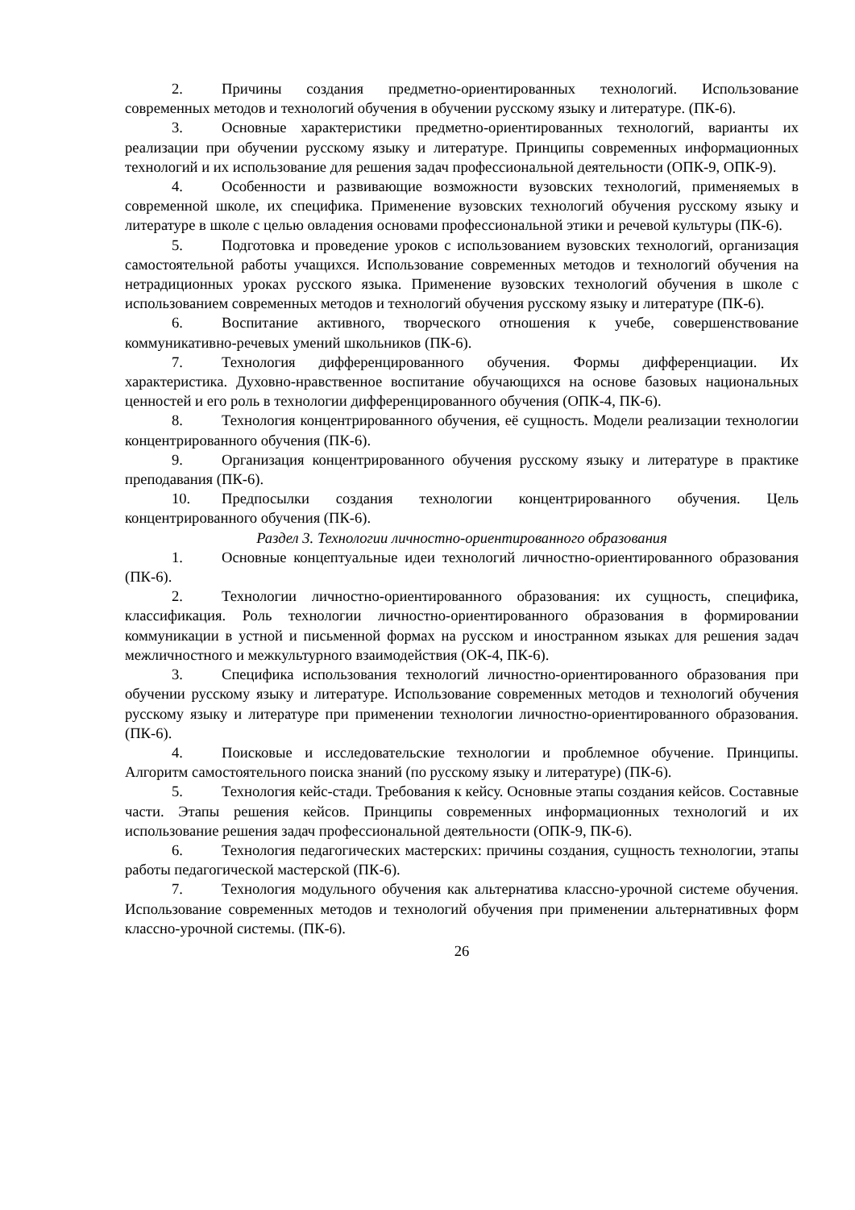2. Причины создания предметно-ориентированных технологий. Использование современных методов и технологий обучения в обучении русскому языку и литературе. (ПК-6).
3. Основные характеристики предметно-ориентированных технологий, варианты их реализации при обучении русскому языку и литературе. Принципы современных информационных технологий и их использование для решения задач профессиональной деятельности (ОПК-9, ОПК-9).
4. Особенности и развивающие возможности вузовских технологий, применяемых в современной школе, их специфика. Применение вузовских технологий обучения русскому языку и литературе в школе с целью овладения основами профессиональной этики и речевой культуры (ПК-6).
5. Подготовка и проведение уроков с использованием вузовских технологий, организация самостоятельной работы учащихся. Использование современных методов и технологий обучения на нетрадиционных уроках русского языка. Применение вузовских технологий обучения в школе с использованием современных методов и технологий обучения русскому языку и литературе (ПК-6).
6. Воспитание активного, творческого отношения к учебе, совершенствование коммуникативно-речевых умений школьников (ПК-6).
7. Технология дифференцированного обучения. Формы дифференциации. Их характеристика. Духовно-нравственное воспитание обучающихся на основе базовых национальных ценностей и его роль в технологии дифференцированного обучения (ОПК-4, ПК-6).
8. Технология концентрированного обучения, её сущность. Модели реализации технологии концентрированного обучения (ПК-6).
9. Организация концентрированного обучения русскому языку и литературе в практике преподавания (ПК-6).
10. Предпосылки создания технологии концентрированного обучения. Цель концентрированного обучения (ПК-6).
Раздел 3. Технологии личностно-ориентированного образования
1. Основные концептуальные идеи технологий личностно-ориентированного образования (ПК-6).
2. Технологии личностно-ориентированного образования: их сущность, специфика, классификация. Роль технологии личностно-ориентированного образования в формировании коммуникации в устной и письменной формах на русском и иностранном языках для решения задач межличностного и межкультурного взаимодействия (ОК-4, ПК-6).
3. Специфика использования технологий личностно-ориентированного образования при обучении русскому языку и литературе. Использование современных методов и технологий обучения русскому языку и литературе при применении технологии личностно-ориентированного образования. (ПК-6).
4. Поисковые и исследовательские технологии и проблемное обучение. Принципы. Алгоритм самостоятельного поиска знаний (по русскому языку и литературе) (ПК-6).
5. Технология кейс-стади. Требования к кейсу. Основные этапы создания кейсов. Составные части. Этапы решения кейсов. Принципы современных информационных технологий и их использование решения задач профессиональной деятельности (ОПК-9, ПК-6).
6. Технология педагогических мастерских: причины создания, сущность технологии, этапы работы педагогической мастерской (ПК-6).
7. Технология модульного обучения как альтернатива классно-урочной системе обучения. Использование современных методов и технологий обучения при применении альтернативных форм классно-урочной системы. (ПК-6).
26